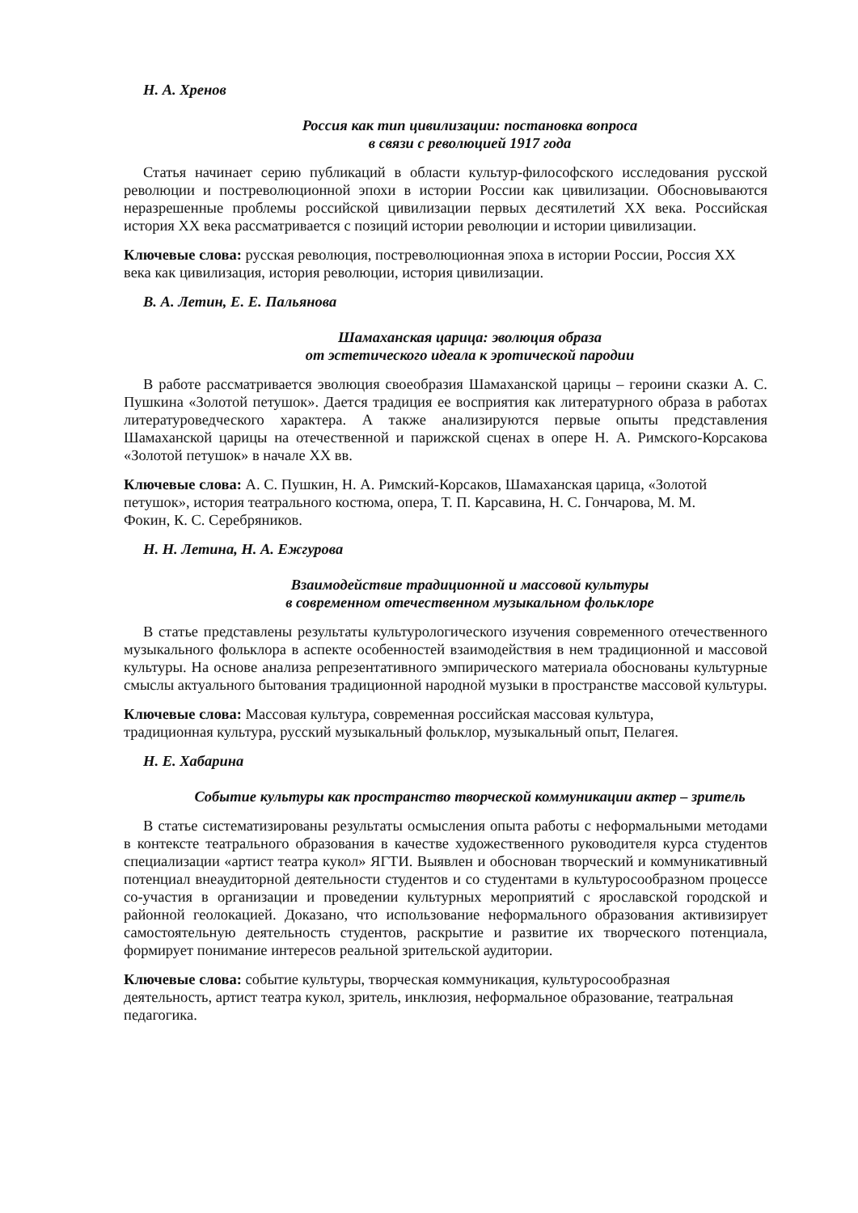Н. А. Хренов
Россия как тип цивилизации: постановка вопроса
в связи с революцией 1917 года
Статья начинает серию публикаций в области культур-философского исследования русской революции и постреволюционной эпохи в истории России как цивилизации. Обосновываются неразрешенные проблемы российской цивилизации первых десятилетий XX века. Российская история XX века рассматривается с позиций истории революции и истории цивилизации.
Ключевые слова: русская революция, постреволюционная эпоха в истории России, Россия XX века как цивилизация, история революции, история цивилизации.
В. А. Летин, Е. Е. Пальянова
Шамаханская царица: эволюция образа
от эстетического идеала к эротической пародии
В работе рассматривается эволюция своеобразия Шамаханской царицы – героини сказки А. С. Пушкина «Золотой петушок». Дается традиция ее восприятия как литературного образа в работах литературоведческого характера. А также анализируются первые опыты представления Шамаханской царицы на отечественной и парижской сценах в опере Н. А. Римского-Корсакова «Золотой петушок» в начале XX вв.
Ключевые слова: А. С. Пушкин, Н. А. Римский-Корсаков, Шамаханская царица, «Золотой петушок», история театрального костюма, опера, Т. П. Карсавина, Н. С. Гончарова, М. М. Фокин, К. С. Серебряников.
Н. Н. Летина, Н. А. Ежгурова
Взаимодействие традиционной и массовой культуры
в современном отечественном музыкальном фольклоре
В статье представлены результаты культурологического изучения современного отечественного музыкального фольклора в аспекте особенностей взаимодействия в нем традиционной и массовой культуры. На основе анализа репрезентативного эмпирического материала обоснованы культурные смыслы актуального бытования традиционной народной музыки в пространстве массовой культуры.
Ключевые слова: Массовая культура, современная российская массовая культура, традиционная культура, русский музыкальный фольклор, музыкальный опыт, Пелагея.
Н. Е. Хабарина
Событие культуры как пространство творческой коммуникации актер – зритель
В статье систематизированы результаты осмысления опыта работы с неформальными методами в контексте театрального образования в качестве художественного руководителя курса студентов специализации «артист театра кукол» ЯГТИ. Выявлен и обоснован творческий и коммуникативный потенциал внеаудиторной деятельности студентов и со студентами в культуросообразном процессе со-участия в организации и проведении культурных мероприятий с ярославской городской и районной геолокацией. Доказано, что использование неформального образования активизирует самостоятельную деятельность студентов, раскрытие и развитие их творческого потенциала, формирует понимание интересов реальной зрительской аудитории.
Ключевые слова: событие культуры, творческая коммуникация, культуросообразная деятельность, артист театра кукол, зритель, инклюзия, неформальное образование, театральная педагогика.